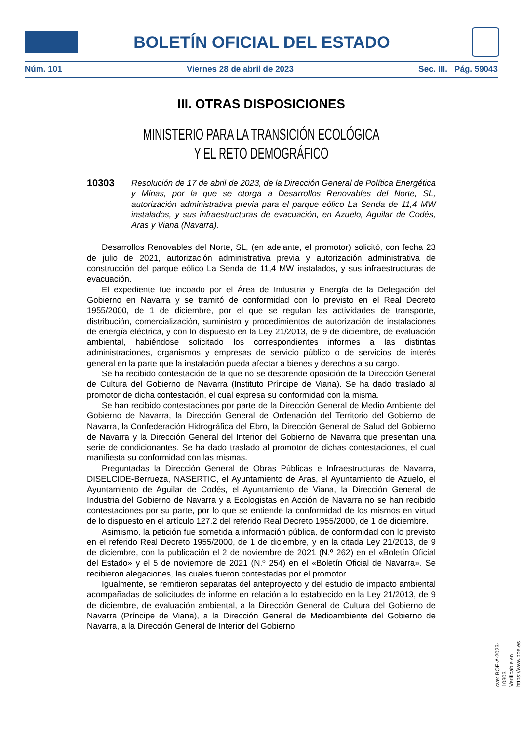BOLETÍN OFICIAL DEL ESTADO
Núm. 101 Viernes 28 de abril de 2023 Sec. III. Pág. 59043
III. OTRAS DISPOSICIONES
MINISTERIO PARA LA TRANSICIÓN ECOLÓGICA
Y EL RETO DEMOGRÁFICO
10303 Resolución de 17 de abril de 2023, de la Dirección General de Política Energética y Minas, por la que se otorga a Desarrollos Renovables del Norte, SL, autorización administrativa previa para el parque eólico La Senda de 11,4 MW instalados, y sus infraestructuras de evacuación, en Azuelo, Aguilar de Codés, Aras y Viana (Navarra).
Desarrollos Renovables del Norte, SL, (en adelante, el promotor) solicitó, con fecha 23 de julio de 2021, autorización administrativa previa y autorización administrativa de construcción del parque eólico La Senda de 11,4 MW instalados, y sus infraestructuras de evacuación.
El expediente fue incoado por el Área de Industria y Energía de la Delegación del Gobierno en Navarra y se tramitó de conformidad con lo previsto en el Real Decreto 1955/2000, de 1 de diciembre, por el que se regulan las actividades de transporte, distribución, comercialización, suministro y procedimientos de autorización de instalaciones de energía eléctrica, y con lo dispuesto en la Ley 21/2013, de 9 de diciembre, de evaluación ambiental, habiéndose solicitado los correspondientes informes a las distintas administraciones, organismos y empresas de servicio público o de servicios de interés general en la parte que la instalación pueda afectar a bienes y derechos a su cargo.
Se ha recibido contestación de la que no se desprende oposición de la Dirección General de Cultura del Gobierno de Navarra (Instituto Príncipe de Viana). Se ha dado traslado al promotor de dicha contestación, el cual expresa su conformidad con la misma.
Se han recibido contestaciones por parte de la Dirección General de Medio Ambiente del Gobierno de Navarra, la Dirección General de Ordenación del Territorio del Gobierno de Navarra, la Confederación Hidrográfica del Ebro, la Dirección General de Salud del Gobierno de Navarra y la Dirección General del Interior del Gobierno de Navarra que presentan una serie de condicionantes. Se ha dado traslado al promotor de dichas contestaciones, el cual manifiesta su conformidad con las mismas.
Preguntadas la Dirección General de Obras Públicas e Infraestructuras de Navarra, DISELCIDE-Berrueza, NASERTIC, el Ayuntamiento de Aras, el Ayuntamiento de Azuelo, el Ayuntamiento de Aguilar de Codés, el Ayuntamiento de Viana, la Dirección General de Industria del Gobierno de Navarra y a Ecologistas en Acción de Navarra no se han recibido contestaciones por su parte, por lo que se entiende la conformidad de los mismos en virtud de lo dispuesto en el artículo 127.2 del referido Real Decreto 1955/2000, de 1 de diciembre.
Asimismo, la petición fue sometida a información pública, de conformidad con lo previsto en el referido Real Decreto 1955/2000, de 1 de diciembre, y en la citada Ley 21/2013, de 9 de diciembre, con la publicación el 2 de noviembre de 2021 (N.º 262) en el «Boletín Oficial del Estado» y el 5 de noviembre de 2021 (N.º 254) en el «Boletín Oficial de Navarra». Se recibieron alegaciones, las cuales fueron contestadas por el promotor.
Igualmente, se remitieron separatas del anteproyecto y del estudio de impacto ambiental acompañadas de solicitudes de informe en relación a lo establecido en la Ley 21/2013, de 9 de diciembre, de evaluación ambiental, a la Dirección General de Cultura del Gobierno de Navarra (Príncipe de Viana), a la Dirección General de Medioambiente del Gobierno de Navarra, a la Dirección General de Interior del Gobierno
cve: BOE-A-2023-10303
Verificable en https://www.boe.es